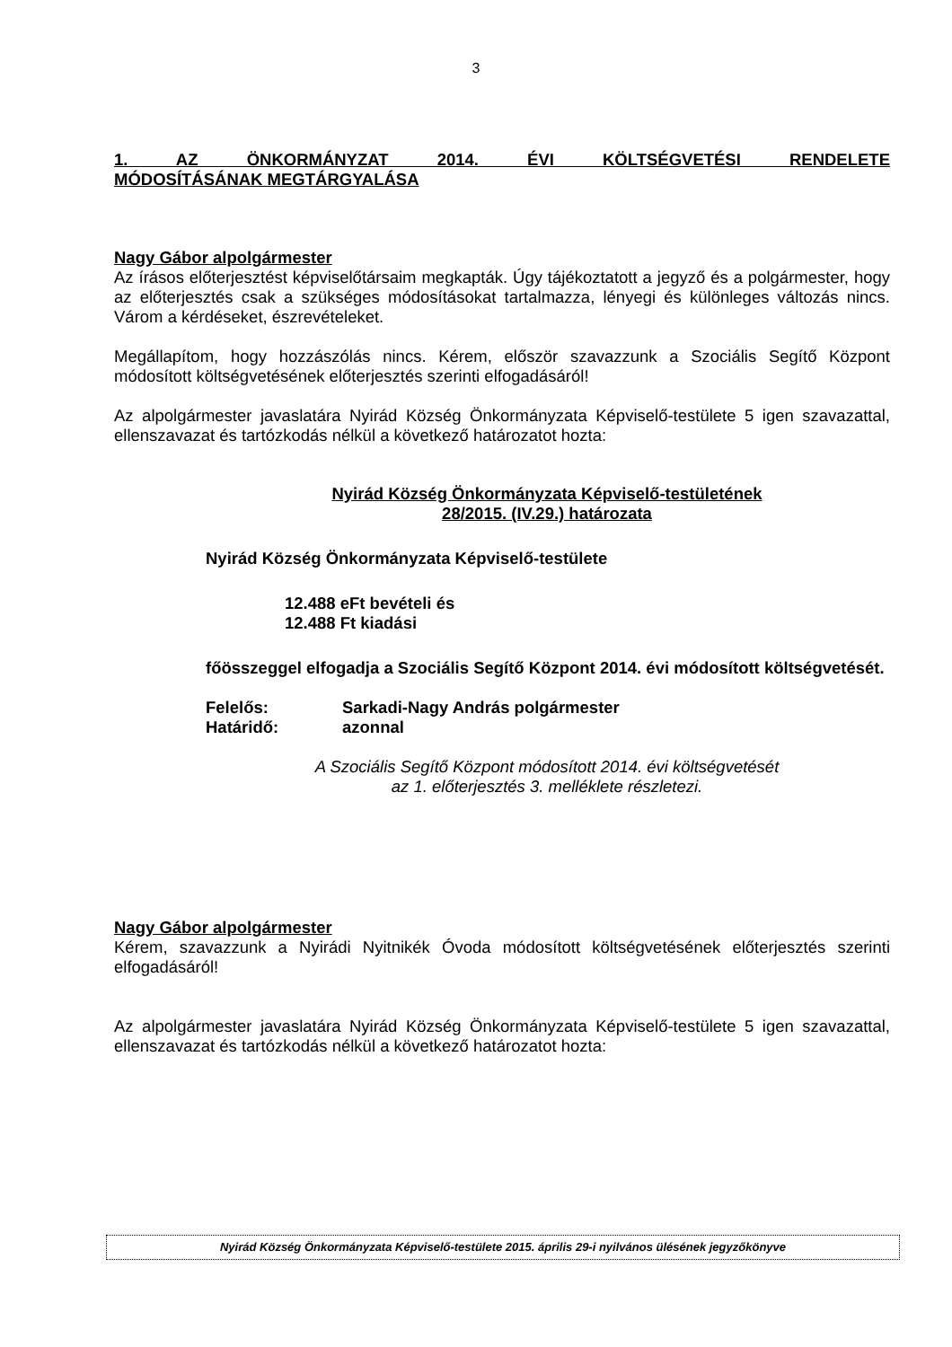3
1. AZ ÖNKORMÁNYZAT 2014. ÉVI KÖLTSÉGVETÉSI RENDELETE
MÓDOSÍTÁSÁNAK MEGTÁRGYALÁSA
Nagy Gábor alpolgármester
Az írásos előterjesztést képviselőtársaim megkapták. Úgy tájékoztatott a jegyző és a polgármester, hogy az előterjesztés csak a szükséges módosításokat tartalmazza, lényegi és különleges változás nincs. Várom a kérdéseket, észrevételeket.
Megállapítom, hogy hozzászólás nincs. Kérem, először szavazzunk a Szociális Segítő Központ módosított költségvetésének előterjesztés szerinti elfogadásáról!
Az alpolgármester javaslatára Nyirád Község Önkormányzata Képviselő-testülete 5 igen szavazattal, ellenszavazat és tartózkodás nélkül a következő határozatot hozta:
Nyirád Község Önkormányzata Képviselő-testületének
28/2015. (IV.29.) határozata
Nyirád Község Önkormányzata Képviselő-testülete
12.488 eFt bevételi és
12.488 Ft kiadási
főösszeggel elfogadja a Szociális Segítő Központ 2014. évi módosított költségvetését.
Felelős: Sarkadi-Nagy András polgármester
Határidő: azonnal
A Szociális Segítő Központ módosított 2014. évi költségvetését
az 1. előterjesztés 3. melléklete részletezi.
Nagy Gábor alpolgármester
Kérem, szavazzunk a Nyirádi Nyitnikék Óvoda módosított költségvetésének előterjesztés szerinti elfogadásáról!
Az alpolgármester javaslatára Nyirád Község Önkormányzata Képviselő-testülete 5 igen szavazattal, ellenszavazat és tartózkodás nélkül a következő határozatot hozta:
Nyirád Község Önkormányzata Képviselő-testülete 2015. április 29-i nyilvános ülésének jegyzőkönyve